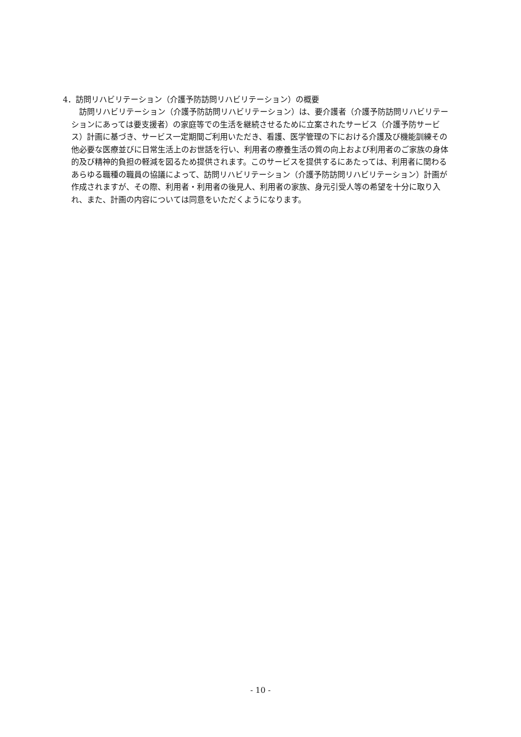4．訪問リハビリテーション（介護予防訪問リハビリテーション）の概要
　訪問リハビリテーション（介護予防訪問リハビリテーション）は、要介護者（介護予防訪問リハビリテーションにあっては要支援者）の家庭等での生活を継続させるために立案されたサービス（介護予防サービス）計画に基づき、サービス一定期間ご利用いただき、看護、医学管理の下における介護及び機能訓練その他必要な医療並びに日常生活上のお世話を行い、利用者の療養生活の質の向上および利用者のご家族の身体的及び精神的負担の軽減を図るため提供されます。このサービスを提供するにあたっては、利用者に関わるあらゆる職種の職員の協議によって、訪問リハビリテーション（介護予防訪問リハビリテーション）計画が作成されますが、その際、利用者・利用者の後見人、利用者の家族、身元引受人等の希望を十分に取り入れ、また、計画の内容については同意をいただくようになります。
- 10 -